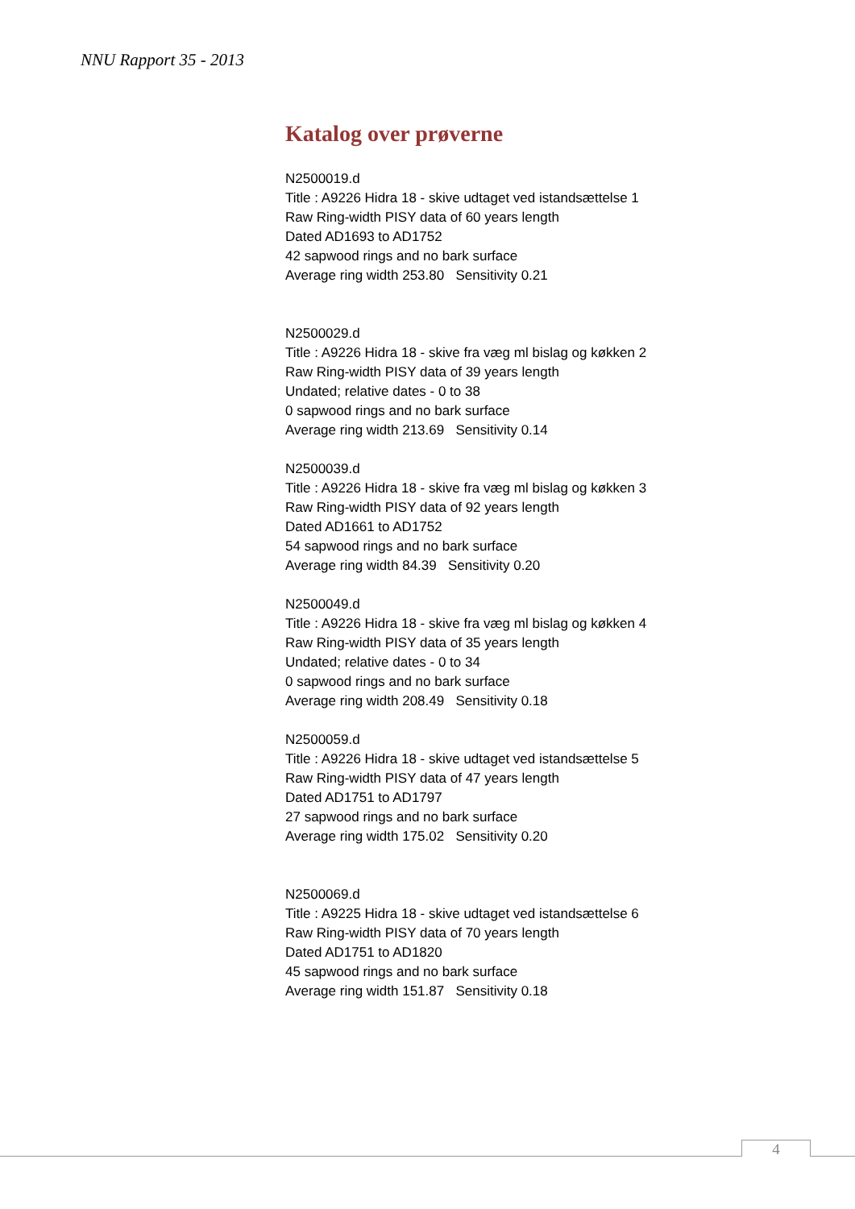NNU Rapport 35 - 2013
Katalog over prøverne
N2500019.d
Title : A9226 Hidra 18 - skive udtaget ved istandsættelse 1
Raw Ring-width PISY data of 60 years length
Dated AD1693 to AD1752
42 sapwood rings and no bark surface
Average ring width 253.80 Sensitivity 0.21
N2500029.d
Title : A9226 Hidra 18 - skive fra væg ml bislag og køkken 2
Raw Ring-width PISY data of 39 years length
Undated; relative dates - 0 to 38
0 sapwood rings and no bark surface
Average ring width 213.69 Sensitivity 0.14
N2500039.d
Title : A9226 Hidra 18 - skive fra væg ml bislag og køkken 3
Raw Ring-width PISY data of 92 years length
Dated AD1661 to AD1752
54 sapwood rings and no bark surface
Average ring width 84.39 Sensitivity 0.20
N2500049.d
Title : A9226 Hidra 18 - skive fra væg ml bislag og køkken 4
Raw Ring-width PISY data of 35 years length
Undated; relative dates - 0 to 34
0 sapwood rings and no bark surface
Average ring width 208.49 Sensitivity 0.18
N2500059.d
Title : A9226 Hidra 18 - skive udtaget ved istandsættelse 5
Raw Ring-width PISY data of 47 years length
Dated AD1751 to AD1797
27 sapwood rings and no bark surface
Average ring width 175.02 Sensitivity 0.20
N2500069.d
Title : A9225 Hidra 18 - skive udtaget ved istandsættelse 6
Raw Ring-width PISY data of 70 years length
Dated AD1751 to AD1820
45 sapwood rings and no bark surface
Average ring width 151.87 Sensitivity 0.18
4